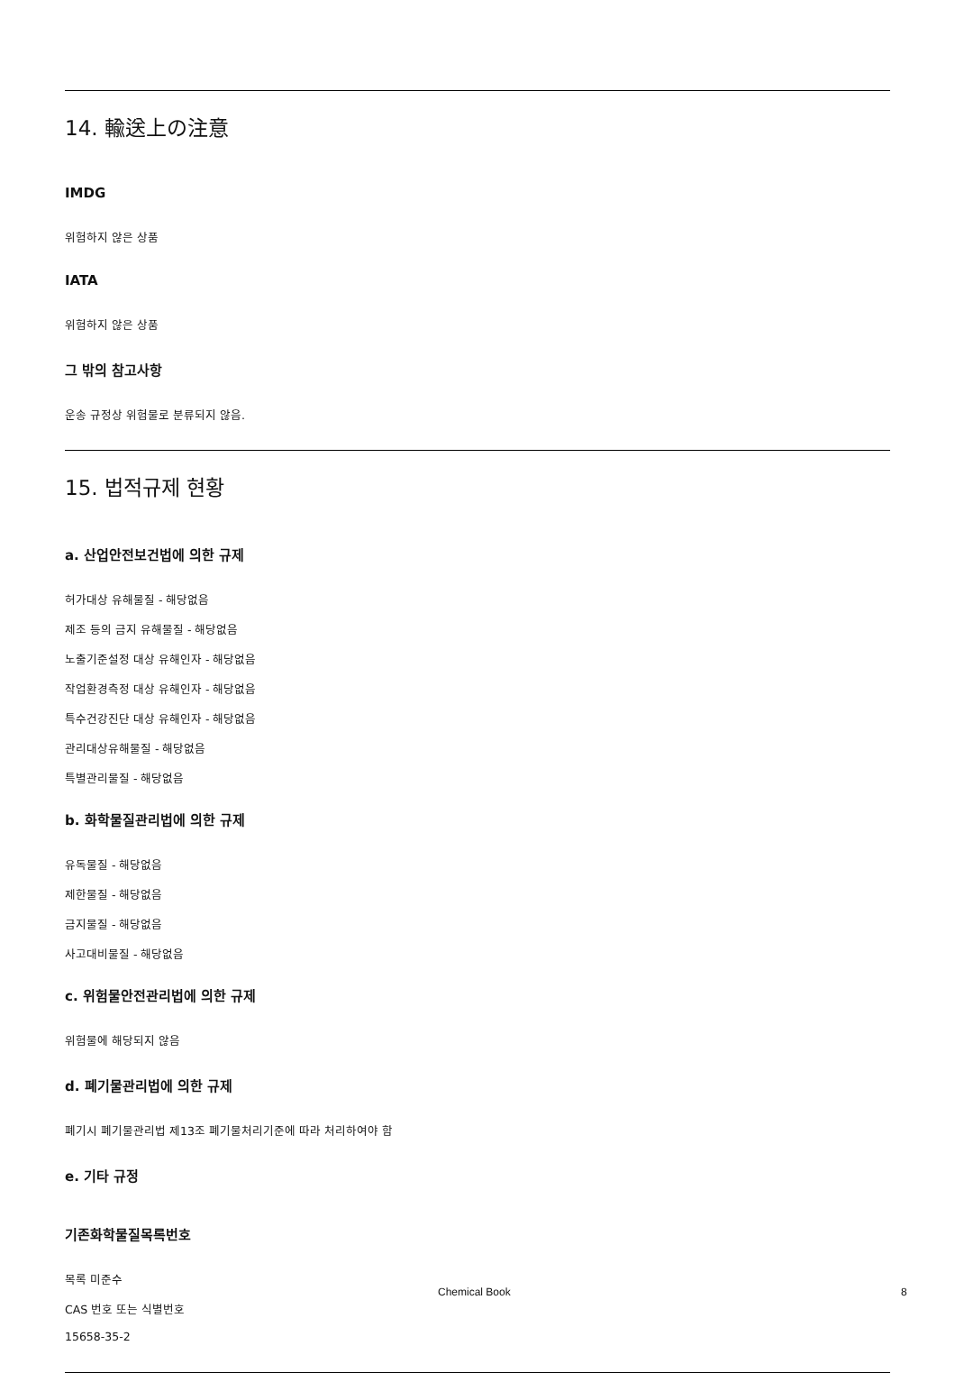14. 輸送上の注意
IMDG
위험하지 않은 상품
IATA
위험하지 않은 상품
그 밖의 참고사항
운송 규정상 위험물로 분류되지 않음.
15. 법적규제 현황
a. 산업안전보건법에 의한 규제
허가대상 유해물질 - 해당없음
제조 등의 금지 유해물질 - 해당없음
노출기준설정 대상 유해인자 - 해당없음
작업환경측정 대상 유해인자 - 해당없음
특수건강진단 대상 유해인자 - 해당없음
관리대상유해물질 - 해당없음
특별관리물질 - 해당없음
b. 화학물질관리법에 의한 규제
유독물질 - 해당없음
제한물질 - 해당없음
금지물질 - 해당없음
사고대비물질 - 해당없음
c. 위험물안전관리법에 의한 규제
위험물에 해당되지 않음
d. 폐기물관리법에 의한 규제
폐기시 폐기물관리법 제13조 폐기물처리기준에 따라 처리하여야 함
e. 기타 규정
기존화학물질목록번호
목록 미준수
CAS 번호 또는 식별번호
15658-35-2
Chemical Book 8